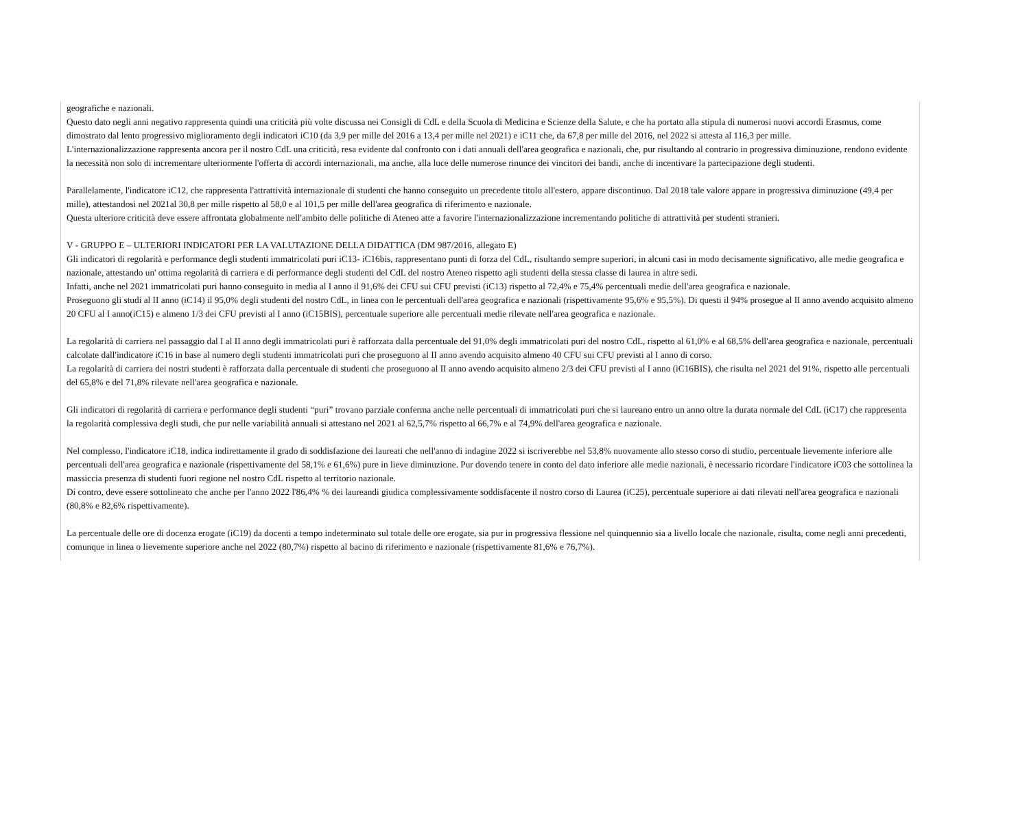geografiche e nazionali.
Questo dato negli anni negativo rappresenta quindi una criticità più volte discussa nei Consigli di CdL e della Scuola di Medicina e Scienze della Salute, e che ha portato alla stipula di numerosi nuovi accordi Erasmus, come dimostrato dal lento progressivo miglioramento degli indicatori iC10 (da 3,9 per mille del 2016 a 13,4 per mille nel 2021) e iC11 che, da 67,8 per mille del 2016, nel 2022 si attesta al 116,3 per mille.
L'internazionalizzazione rappresenta ancora per il nostro CdL una criticità, resa evidente dal confronto con i dati annuali dell'area geografica e nazionali, che, pur risultando al contrario in progressiva diminuzione, rendono evidente la necessità non solo di incrementare ulteriormente l'offerta di accordi internazionali, ma anche, alla luce delle numerose rinunce dei vincitori dei bandi, anche di incentivare la partecipazione degli studenti.
Parallelamente, l'indicatore iC12, che rappresenta l'attrattività internazionale di studenti che hanno conseguito un precedente titolo all'estero, appare discontinuo. Dal 2018 tale valore appare in progressiva diminuzione (49,4 per mille), attestandosi nel 2021al 30,8 per mille rispetto al 58,0 e al 101,5 per mille dell'area geografica di riferimento e nazionale.
Questa ulteriore criticità deve essere affrontata globalmente nell'ambito delle politiche di Ateneo atte a favorire l'internazionalizzazione incrementando politiche di attrattività per studenti stranieri.
V - GRUPPO E – ULTERIORI INDICATORI PER LA VALUTAZIONE DELLA DIDATTICA (DM 987/2016, allegato E)
Gli indicatori di regolarità e performance degli studenti immatricolati puri iC13- iC16bis, rappresentano punti di forza del CdL, risultando sempre superiori, in alcuni casi in modo decisamente significativo, alle medie geografica e nazionale, attestando un' ottima regolarità di carriera e di performance degli studenti del CdL del nostro Ateneo rispetto agli studenti della stessa classe di laurea in altre sedi.
Infatti, anche nel 2021 immatricolati puri hanno conseguito in media al I anno il 91,6% dei CFU sui CFU previsti (iC13) rispetto al 72,4% e 75,4% percentuali medie dell'area geografica e nazionale.
Proseguono gli studi al II anno (iC14) il 95,0% degli studenti del nostro CdL, in linea con le percentuali dell'area geografica e nazionali (rispettivamente 95,6% e 95,5%). Di questi il 94% prosegue al II anno avendo acquisito almeno 20 CFU al I anno(iC15) e almeno 1/3 dei CFU previsti al I anno (iC15BIS), percentuale superiore alle percentuali medie rilevate nell'area geografica e nazionale.
La regolarità di carriera nel passaggio dal I al II anno degli immatricolati puri è rafforzata dalla percentuale del 91,0% degli immatricolati puri del nostro CdL, rispetto al 61,0% e al 68,5% dell'area geografica e nazionale, percentuali calcolate dall'indicatore iC16 in base al numero degli studenti immatricolati puri che proseguono al II anno avendo acquisito almeno 40 CFU sui CFU previsti al I anno di corso.
La regolarità di carriera dei nostri studenti è rafforzata dalla percentuale di studenti che proseguono al II anno avendo acquisito almeno 2/3 dei CFU previsti al I anno (iC16BIS), che risulta nel 2021 del 91%, rispetto alle percentuali del 65,8% e del 71,8% rilevate nell'area geografica e nazionale.
Gli indicatori di regolarità di carriera e performance degli studenti “puri” trovano parziale conferma anche nelle percentuali di immatricolati puri che si laureano entro un anno oltre la durata normale del CdL (iC17) che rappresenta la regolarità complessiva degli studi, che pur nelle variabilità annuali si attestano nel 2021 al 62,5,7% rispetto al 66,7% e al 74,9% dell'area geografica e nazionale.
Nel complesso, l'indicatore iC18, indica indirettamente il grado di soddisfazione dei laureati che nell'anno di indagine 2022 si iscriverebbe nel 53,8% nuovamente allo stesso corso di studio, percentuale lievemente inferiore alle percentuali dell'area geografica e nazionale (rispettivamente del 58,1% e 61,6%) pure in lieve diminuzione. Pur dovendo tenere in conto del dato inferiore alle medie nazionali, è necessario ricordare l'indicatore iC03 che sottolinea la massiccia presenza di studenti fuori regione nel nostro CdL rispetto al territorio nazionale.
Di contro, deve essere sottolineato che anche per l'anno 2022 l'86,4% % dei laureandi giudica complessivamente soddisfacente il nostro corso di Laurea (iC25), percentuale superiore ai dati rilevati nell'area geografica e nazionali (80,8% e 82,6% rispettivamente).
La percentuale delle ore di docenza erogate (iC19) da docenti a tempo indeterminato sul totale delle ore erogate, sia pur in progressiva flessione nel quinquennio sia a livello locale che nazionale, risulta, come negli anni precedenti, comunque in linea o lievemente superiore anche nel 2022 (80,7%) rispetto al bacino di riferimento e nazionale (rispettivamente 81,6% e 76,7%).